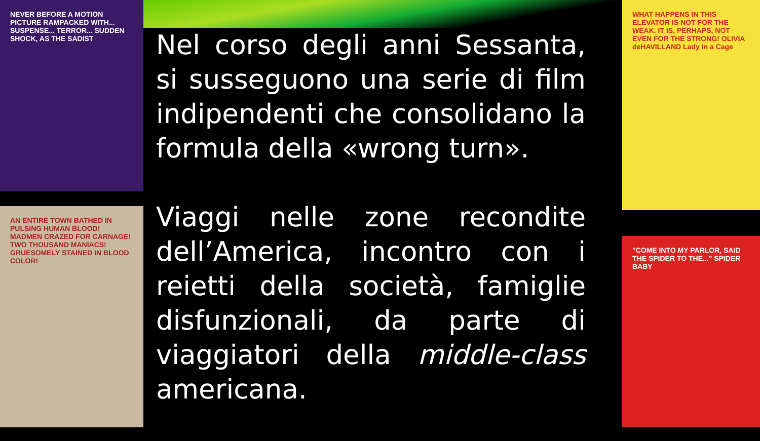NEVER BEFORE A MOTION PICTURE RAMPACKED WITH... SUSPENSE... TERROR... SUDDEN SHOCK, AS THE SADIST
AN ENTIRE TOWN BATHED IN PULSING HUMAN BLOOD! MADMEN CRAZED FOR CARNAGE! TWO THOUSAND MANIACS! GRUESOMELY STAINED IN BLOOD COLOR!
WHAT HAPPENS IN THIS ELEVATOR IS NOT FOR THE WEAK. IT IS, PERHAPS, NOT EVEN FOR THE STRONG! OLIVIA deHAVILLAND Lady in a Cage
"COME INTO MY PARLOR, SAID THE SPIDER TO THE..." SPIDER BABY
Nel corso degli anni Sessanta, si susseguono una serie di film indipendenti che consolidano la formula della «wrong turn».
Viaggi nelle zone recondite dell’America, incontro con i reietti della società, famiglie disfunzionali, da parte di viaggiatori della middle-class americana.